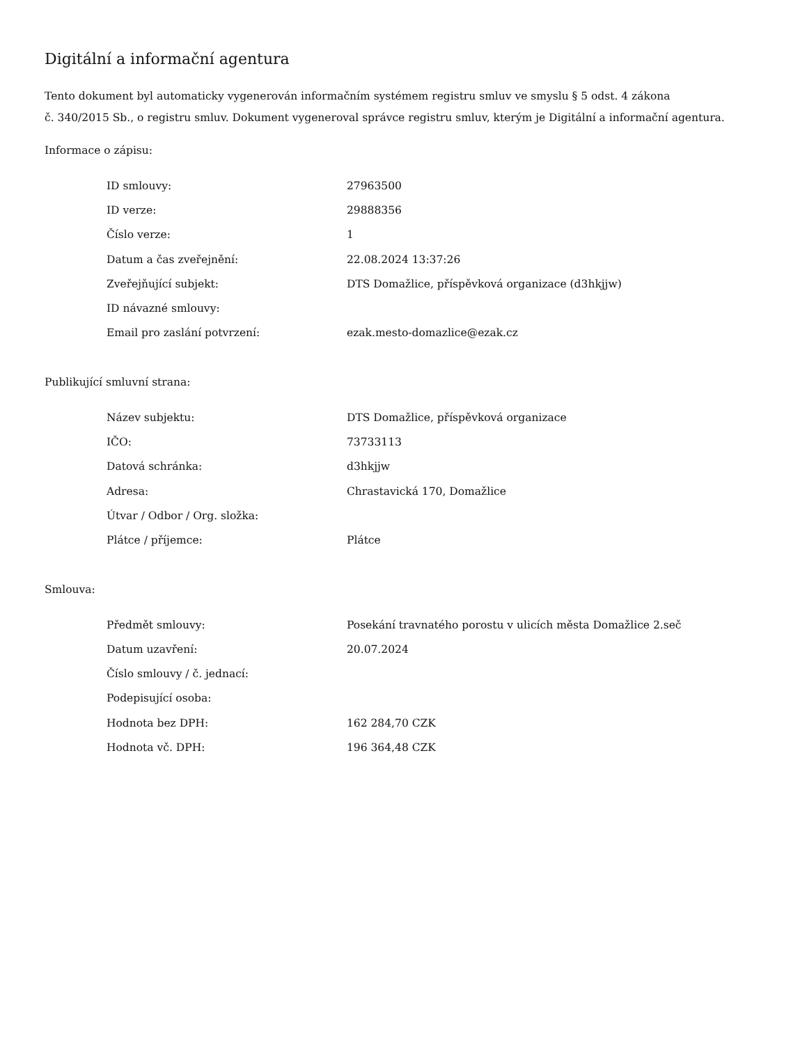Digitální a informační agentura
Tento dokument byl automaticky vygenerován informačním systémem registru smluv ve smyslu § 5 odst. 4 zákona
č. 340/2015 Sb., o registru smluv. Dokument vygeneroval správce registru smluv, kterým je Digitální a informační agentura.
Informace o zápisu:
| ID smlouvy: | 27963500 |
| ID verze: | 29888356 |
| Číslo verze: | 1 |
| Datum a čas zveřejnění: | 22.08.2024 13:37:26 |
| Zveřejňující subjekt: | DTS Domažlice, příspěvková organizace (d3hkjjw) |
| ID návazné smlouvy: | |
| Email pro zaslání potvrzení: | ezak.mesto-domazlice@ezak.cz |
Publikující smluvní strana:
| Název subjektu: | DTS Domažlice, příspěvková organizace |
| IČO: | 73733113 |
| Datová schránka: | d3hkjjw |
| Adresa: | Chrastavická 170, Domažlice |
| Útvar / Odbor / Org. složka: | |
| Plátce / příjemce: | Plátce |
Smlouva:
| Předmět smlouvy: | Posekání travnatého porostu v ulicích města Domažlice 2.seč |
| Datum uzavření: | 20.07.2024 |
| Číslo smlouvy / č. jednací: | |
| Podepisující osoba: | |
| Hodnota bez DPH: | 162 284,70 CZK |
| Hodnota vč. DPH: | 196 364,48 CZK |